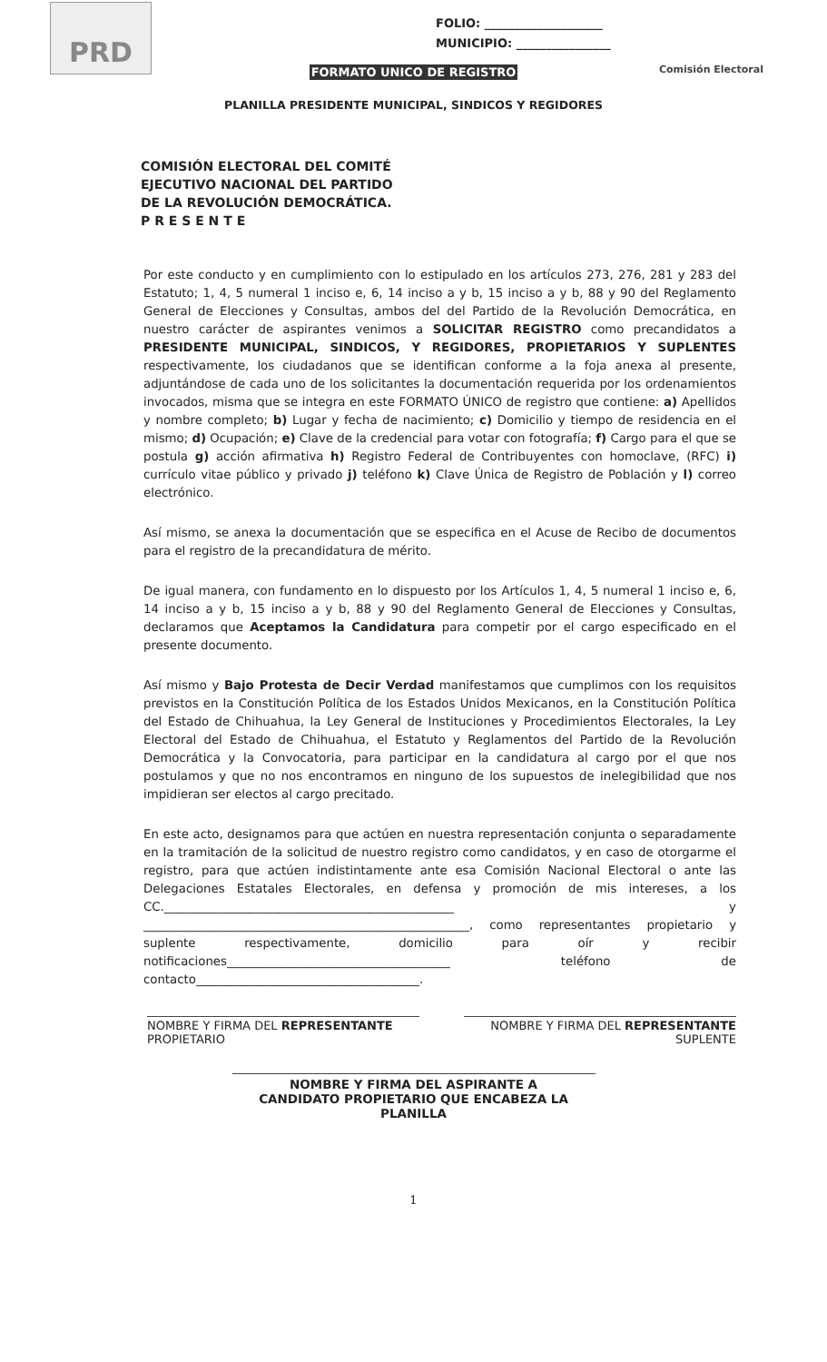PRD
Comisión Electoral
FOLIO: ____________________
MUNICIPIO: ________________
FORMATO UNICO DE REGISTRO
PLANILLA PRESIDENTE MUNICIPAL, SINDICOS Y REGIDORES
COMISIÓN ELECTORAL DEL COMITÉ
EJECUTIVO NACIONAL DEL PARTIDO
DE LA REVOLUCIÓN DEMOCRÁTICA.
P R E S E N T E
Por este conducto y en cumplimiento con lo estipulado en los artículos 273, 276, 281 y 283 del Estatuto; 1, 4, 5 numeral 1 inciso e, 6, 14 inciso a y b, 15 inciso a y b, 88 y 90 del Reglamento General de Elecciones y Consultas, ambos del del Partido de la Revolución Democrática, en nuestro carácter de aspirantes venimos a SOLICITAR REGISTRO como precandidatos a PRESIDENTE MUNICIPAL, SINDICOS, Y REGIDORES, PROPIETARIOS Y SUPLENTES respectivamente, los ciudadanos que se identifican conforme a la foja anexa al presente, adjuntándose de cada uno de los solicitantes la documentación requerida por los ordenamientos invocados, misma que se integra en este FORMATO ÚNICO de registro que contiene: a) Apellidos y nombre completo; b) Lugar y fecha de nacimiento; c) Domicilio y tiempo de residencia en el mismo; d) Ocupación; e) Clave de la credencial para votar con fotografía; f) Cargo para el que se postula g) acción afirmativa h) Registro Federal de Contribuyentes con homoclave, (RFC) i) currículo vitae público y privado j) teléfono k) Clave Única de Registro de Población y l) correo electrónico.
Así mismo, se anexa la documentación que se especifica en el Acuse de Recibo de documentos para el registro de la precandidatura de mérito.
De igual manera, con fundamento en lo dispuesto por los Artículos 1, 4, 5 numeral 1 inciso e, 6, 14 inciso a y b, 15 inciso a y b, 88 y 90 del Reglamento General de Elecciones y Consultas, declaramos que Aceptamos la Candidatura para competir por el cargo especificado en el presente documento.
Así mismo y Bajo Protesta de Decir Verdad manifestamos que cumplimos con los requisitos previstos en la Constitución Política de los Estados Unidos Mexicanos, en la Constitución Política del Estado de Chihuahua, la Ley General de Instituciones y Procedimientos Electorales, la Ley Electoral del Estado de Chihuahua, el Estatuto y Reglamentos del Partido de la Revolución Democrática y la Convocatoria, para participar en la candidatura al cargo por el que nos postulamos y que no nos encontramos en ninguno de los supuestos de inelegibilidad que nos impidieran ser electos al cargo precitado.
En este acto, designamos para que actúen en nuestra representación conjunta o separadamente en la tramitación de la solicitud de nuestro registro como candidatos, y en caso de otorgarme el registro, para que actúen indistintamente ante esa Comisión Nacional Electoral o ante las Delegaciones Estatales Electorales, en defensa y promoción de mis intereses, a los CC.________________________________________________ y ______________________________________________________, como representantes propietario y suplente respectivamente, domicilio para oír y recibir notificaciones_____________________________________ teléfono de contacto_____________________________________.
NOMBRE Y FIRMA DEL REPRESENTANTE
PROPIETARIO
NOMBRE Y FIRMA DEL REPRESENTANTE
SUPLENTE
NOMBRE Y FIRMA DEL ASPIRANTE A
CANDIDATO PROPIETARIO QUE ENCABEZA LA PLANILLA
1